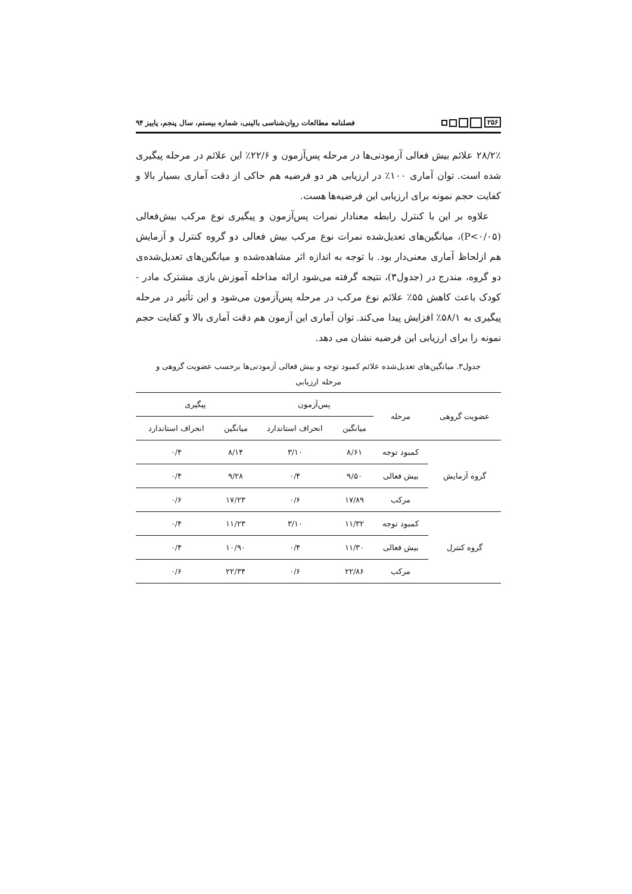۲۵۶
فصلنامه مطالعات روان‌شناسی بالینی، شماره بیستم، سال پنجم، پاییز ۹۴
۲۸/۲٪ علائم بیش فعالی آزمودنی‌ها در مرحله پس‌آزمون و ۲۲/۶٪ این علائم در مرحله پیگیری شده است. توان آماری ۱۰۰٪ در ارزیابی هر دو فرضیه هم حاکی از دقت آماری بسیار بالا و کفایت حجم نمونه برای ارزیابی این فرضیه‌ها هست.
علاوه بر این با کنترل رابطه معنادار نمرات پس‌آزمون و پیگیری نوع مرکب بیش‌فعالی (P<۰/۰۵)، میانگین‌های تعدیل‌شده نمرات نوع مرکب بیش فعالی دو گروه کنترل و آزمایش هم ازلحاظ آماری معنی‌دار بود. با توجه به اندازه اثر مشاهده‌شده و میانگین‌های تعدیل‌شده‌ی دو گروه، مندرج در (جدول۳)، نتیجه گرفته می‌شود ارائه مداخله آموزش بازی مشترک مادر - کودک باعث کاهش ۵۵٪ علائم نوع مرکب در مرحله پس‌آزمون می‌شود و این تأثیر در مرحله پیگیری به ۵۸/۱٪ افزایش پیدا می‌کند. توان آماری این آزمون هم دقت آماری بالا و کفایت حجم نمونه را برای ارزیابی این فرضیه نشان می دهد.
جدول۳. میانگین‌های تعدیل‌شده علائم کمبود توجه و بیش فعالی آزمودنی‌ها برحسب عضویت گروهی و مرحله ارزیابی
| عضویت گروهی | مرحله | پس‌آزمون | | پیگیری | |
| --- | --- | --- | --- | --- | --- |
| | | میانگین | انحراف استاندارد | میانگین | انحراف استاندارد |
| گروه آزمایش | کمبود توجه | ۸/۶۱ | ۳/۱۰ | ۸/۱۴ | ۰/۴ |
| | بیش فعالی | ۹/۵۰ | ۰/۴ | ۹/۲۸ | ۰/۴ |
| | مرکب | ۱۷/۸۹ | ۰/۶ | ۱۷/۲۳ | ۰/۶ |
| گروه کنترل | کمبود توجه | ۱۱/۳۲ | ۳/۱۰ | ۱۱/۲۳ | ۰/۴ |
| | بیش فعالی | ۱۱/۳۰ | ۰/۴ | ۱۰/۹۰ | ۰/۴ |
| | مرکب | ۲۲/۸۶ | ۰/۶ | ۲۲/۳۴ | ۰/۶ |